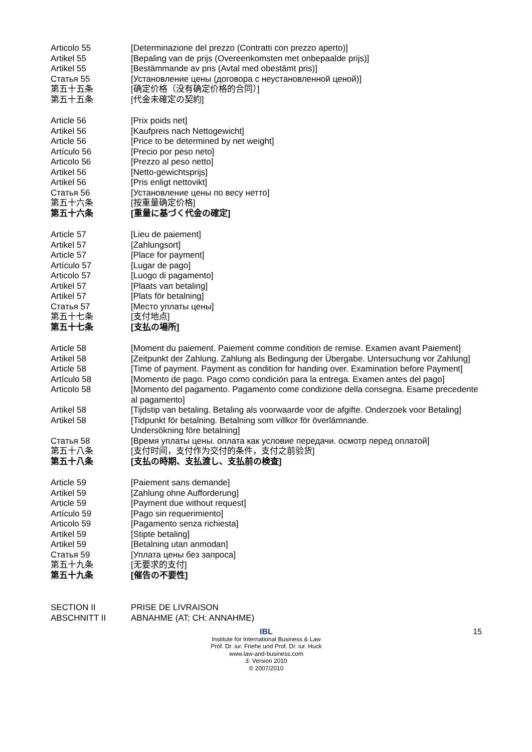Articolo 55 [Determinazione del prezzo (Contratti con prezzo aperto)]
Artikel 55 [Bepaling van de prijs (Overeenkomsten met onbepaalde prijs)]
Artikel 55 [Bestämmande av pris (Avtal med obestämt pris)]
Статья 55 [Установление цены (договора с неустановленной ценой)]
第五十五条 [确定价格（没有确定价格的合同）]
第五十五条 [代金未確定の契約]
Article 56 [Prix poids net]
Artikel 56 [Kaufpreis nach Nettogewicht]
Article 56 [Price to be determined by net weight]
Artículo 56 [Precio por peso neto]
Articolo 56 [Prezzo al peso netto]
Artikel 56 [Netto-gewichtsprijs]
Artikel 56 [Pris enligt nettovikt]
Статья 56 [Установление цены по весу нетто]
第五十六条 [按重量确定价格]
第五十六条 [重量に基づく代金の確定]
Article 57 [Lieu de paiement]
Artikel 57 [Zahlungsort]
Article 57 [Place for payment]
Artículo 57 [Lugar de pago]
Articolo 57 [Luogo di pagamento]
Artikel 57 [Plaats van betaling]
Artikel 57 [Plats för betalning]
Статья 57 [Место уплаты цены]
第五十七条 [支付地点]
第五十七条 [支払の場所]
Article 58 [Moment du paiement. Paiement comme condition de remise. Examen avant Paiement]
Artikel 58 [Zeitpunkt der Zahlung. Zahlung als Bedingung der Übergabe. Untersuchung vor Zahlung]
Article 58 [Time of payment. Payment as condition for handing over. Examination before Payment]
Artículo 58 [Momento de pago. Pago como condición para la entrega. Examen antes del pago]
Articolo 58 [Momento del pagamento. Pagamento come condizione della consegna. Esame precedente al pagamento]
Artikel 58 [Tijdstip van betaling. Betaling als voorwaarde voor de afgifte. Onderzoek voor Betaling]
Artikel 58 [Tidpunkt för betalning. Betalning som villkor för överlämnande.
Undersökning före betalning]
Статья 58 [Время уплаты цены. оплата как условие передачи. осмотр перед оплатой]
第五十八条 [支付时间，支付作为交付的条件，支付之前验货]
第五十八条 [支払の時期、支払渡し、支払前の検査]
Article 59 [Paiement sans demande]
Artikel 59 [Zahlung ohne Aufforderung]
Article 59 [Payment due without request]
Artículo 59 [Pago sin requerimiento]
Articolo 59 [Pagamento senza richiesta]
Artikel 59 [Stipte betaling]
Artikel 59 [Betalning utan anmodan]
Статья 59 [Уплата цены без запроса]
第五十九条 [无要求的支付]
第五十九条 [催告の不要性]
SECTION II PRISE DE LIVRAISON
ABSCHNITT II ABNAHME (AT; CH: ANNAHME)
15
IBL
Institute for International Business & Law
Prof. Dr. iur. Friehe und Prof. Dr. iur. Huck
www.law-and-business.com
3. Version 2010
© 2007/2010